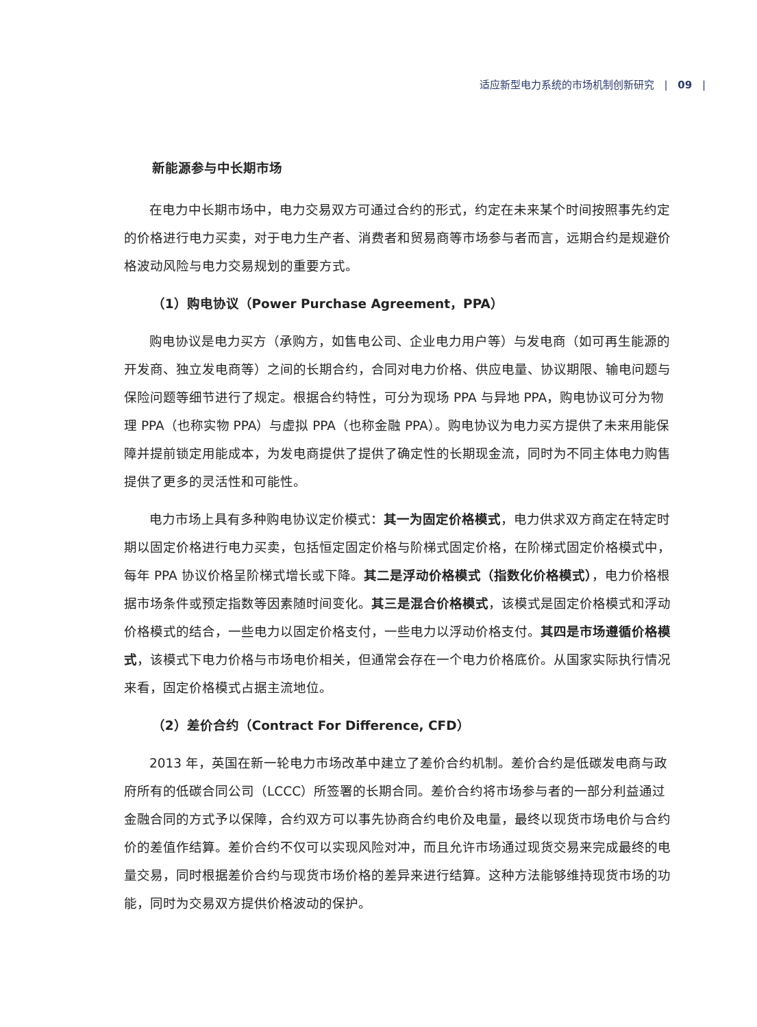适应新型电力系统的市场机制创新研究 | 09 |
新能源参与中长期市场
在电力中长期市场中，电力交易双方可通过合约的形式，约定在未来某个时间按照事先约定的价格进行电力买卖，对于电力生产者、消费者和贸易商等市场参与者而言，远期合约是规避价格波动风险与电力交易规划的重要方式。
（1）购电协议（Power Purchase Agreement，PPA）
购电协议是电力买方（承购方，如售电公司、企业电力用户等）与发电商（如可再生能源的开发商、独立发电商等）之间的长期合约，合同对电力价格、供应电量、协议期限、输电问题与保险问题等细节进行了规定。根据合约特性，可分为现场 PPA 与异地 PPA，购电协议可分为物理 PPA（也称实物 PPA）与虚拟 PPA（也称金融 PPA）。购电协议为电力买方提供了未来用能保障并提前锁定用能成本，为发电商提供了提供了确定性的长期现金流，同时为不同主体电力购售提供了更多的灵活性和可能性。
电力市场上具有多种购电协议定价模式：其一为固定价格模式，电力供求双方商定在特定时期以固定价格进行电力买卖，包括恒定固定价格与阶梯式固定价格，在阶梯式固定价格模式中，每年 PPA 协议价格呈阶梯式增长或下降。其二是浮动价格模式（指数化价格模式），电力价格根据市场条件或预定指数等因素随时间变化。其三是混合价格模式，该模式是固定价格模式和浮动价格模式的结合，一些电力以固定价格支付，一些电力以浮动价格支付。其四是市场遵循价格模式，该模式下电力价格与市场电价相关，但通常会存在一个电力价格底价。从国家实际执行情况来看，固定价格模式占据主流地位。
（2）差价合约（Contract For Difference, CFD）
2013 年，英国在新一轮电力市场改革中建立了差价合约机制。差价合约是低碳发电商与政府所有的低碳合同公司（LCCC）所签署的长期合同。差价合约将市场参与者的一部分利益通过金融合同的方式予以保障，合约双方可以事先协商合约电价及电量，最终以现货市场电价与合约价的差值作结算。差价合约不仅可以实现风险对冲，而且允许市场通过现货交易来完成最终的电量交易，同时根据差价合约与现货市场价格的差异来进行结算。这种方法能够维持现货市场的功能，同时为交易双方提供价格波动的保护。